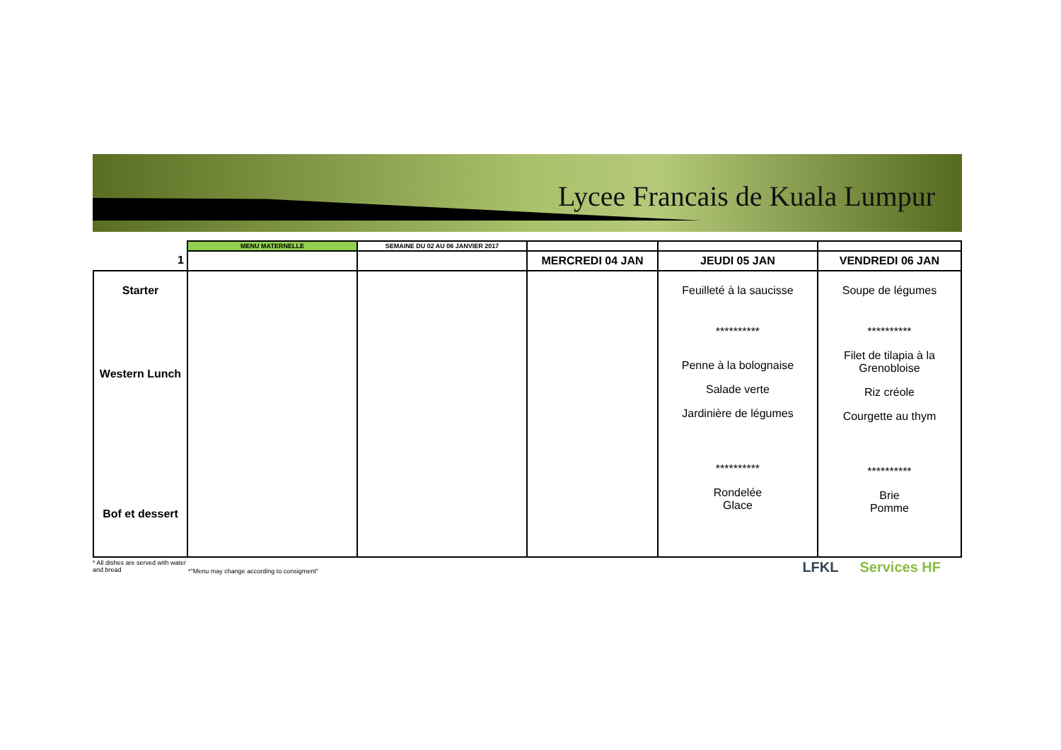Lycee Francais de Kuala Lumpur
| | MENU MATERNELLE | SEMAINE DU 02 AU 06 JANVIER 2017 | | | |
| --- | --- | --- | --- | --- | --- |
| 1 | | | MERCREDI 04 JAN | JEUDI 05 JAN | VENDREDI 06 JAN |
| Starter Western Lunch Bof et dessert | | | | Feuilleté à la saucisse ********** Penne à la bolognaise Salade verte Jardinière de légumes ********** Rondelée Glace | Soupe de légumes ********** Filet de tilapia à la Grenobloise Riz créole Courgette au thym ********** Brie Pomme |
* All dishes are served with water and bread
*"Menu may change according to consigment"
LFKL Services HF